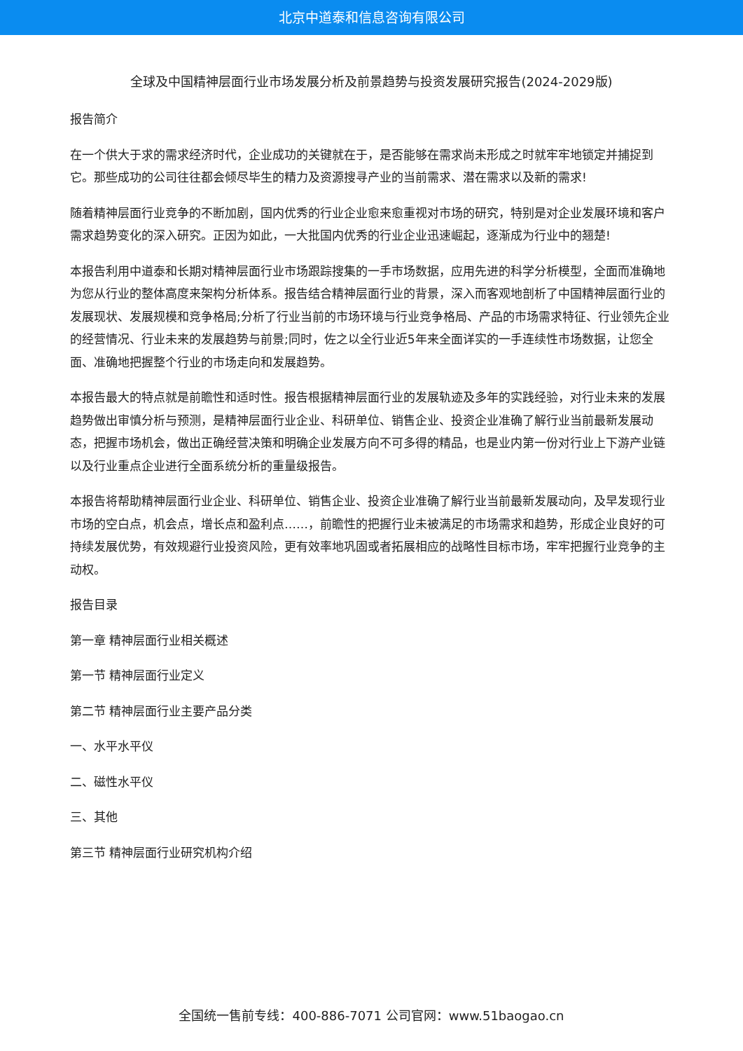北京中道泰和信息咨询有限公司
全球及中国精神层面行业市场发展分析及前景趋势与投资发展研究报告(2024-2029版)
报告简介
在一个供大于求的需求经济时代，企业成功的关键就在于，是否能够在需求尚未形成之时就牢牢地锁定并捕捉到它。那些成功的公司往往都会倾尽毕生的精力及资源搜寻产业的当前需求、潜在需求以及新的需求!
随着精神层面行业竞争的不断加剧，国内优秀的行业企业愈来愈重视对市场的研究，特别是对企业发展环境和客户需求趋势变化的深入研究。正因为如此，一大批国内优秀的行业企业迅速崛起，逐渐成为行业中的翘楚!
本报告利用中道泰和长期对精神层面行业市场跟踪搜集的一手市场数据，应用先进的科学分析模型，全面而准确地为您从行业的整体高度来架构分析体系。报告结合精神层面行业的背景，深入而客观地剖析了中国精神层面行业的发展现状、发展规模和竞争格局;分析了行业当前的市场环境与行业竞争格局、产品的市场需求特征、行业领先企业的经营情况、行业未来的发展趋势与前景;同时，佐之以全行业近5年来全面详实的一手连续性市场数据，让您全面、准确地把握整个行业的市场走向和发展趋势。
本报告最大的特点就是前瞻性和适时性。报告根据精神层面行业的发展轨迹及多年的实践经验，对行业未来的发展趋势做出审慎分析与预测，是精神层面行业企业、科研单位、销售企业、投资企业准确了解行业当前最新发展动态，把握市场机会，做出正确经营决策和明确企业发展方向不可多得的精品，也是业内第一份对行业上下游产业链以及行业重点企业进行全面系统分析的重量级报告。
本报告将帮助精神层面行业企业、科研单位、销售企业、投资企业准确了解行业当前最新发展动向，及早发现行业市场的空白点，机会点，增长点和盈利点……，前瞻性的把握行业未被满足的市场需求和趋势，形成企业良好的可持续发展优势，有效规避行业投资风险，更有效率地巩固或者拓展相应的战略性目标市场，牢牢把握行业竞争的主动权。
报告目录
第一章 精神层面行业相关概述
第一节 精神层面行业定义
第二节 精神层面行业主要产品分类
一、水平水平仪
二、磁性水平仪
三、其他
第三节 精神层面行业研究机构介绍
全国统一售前专线：400-886-7071 公司官网：www.51baogao.cn